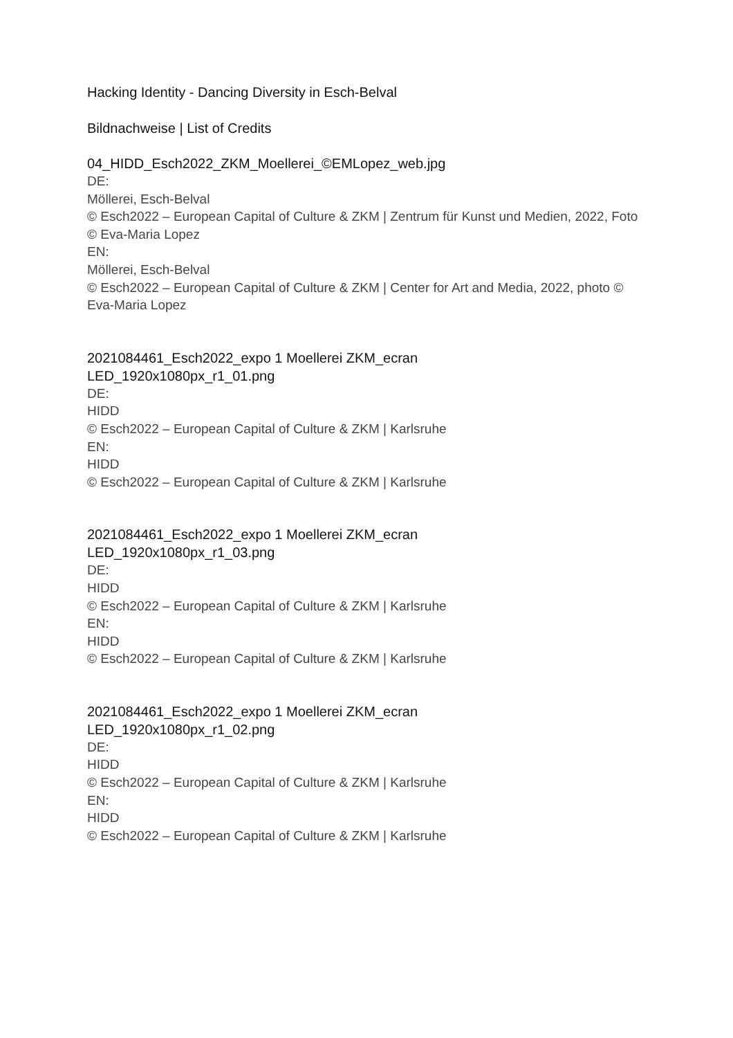Hacking Identity - Dancing Diversity in Esch-Belval
Bildnachweise | List of Credits
04_HIDD_Esch2022_ZKM_Moellerei_©EMLopez_web.jpg
DE:
Möllerei, Esch-Belval
© Esch2022 – European Capital of Culture & ZKM | Zentrum für Kunst und Medien, 2022, Foto © Eva-Maria Lopez
EN:
Möllerei, Esch-Belval
© Esch2022 – European Capital of Culture & ZKM | Center for Art and Media, 2022, photo © Eva-Maria Lopez
2021084461_Esch2022_expo 1 Moellerei ZKM_ecran
LED_1920x1080px_r1_01.png
DE:
HIDD
© Esch2022 – European Capital of Culture & ZKM | Karlsruhe
EN:
HIDD
© Esch2022 – European Capital of Culture & ZKM | Karlsruhe
2021084461_Esch2022_expo 1 Moellerei ZKM_ecran
LED_1920x1080px_r1_03.png
DE:
HIDD
© Esch2022 – European Capital of Culture & ZKM | Karlsruhe
EN:
HIDD
© Esch2022 – European Capital of Culture & ZKM | Karlsruhe
2021084461_Esch2022_expo 1 Moellerei ZKM_ecran
LED_1920x1080px_r1_02.png
DE:
HIDD
© Esch2022 – European Capital of Culture & ZKM | Karlsruhe
EN:
HIDD
© Esch2022 – European Capital of Culture & ZKM | Karlsruhe